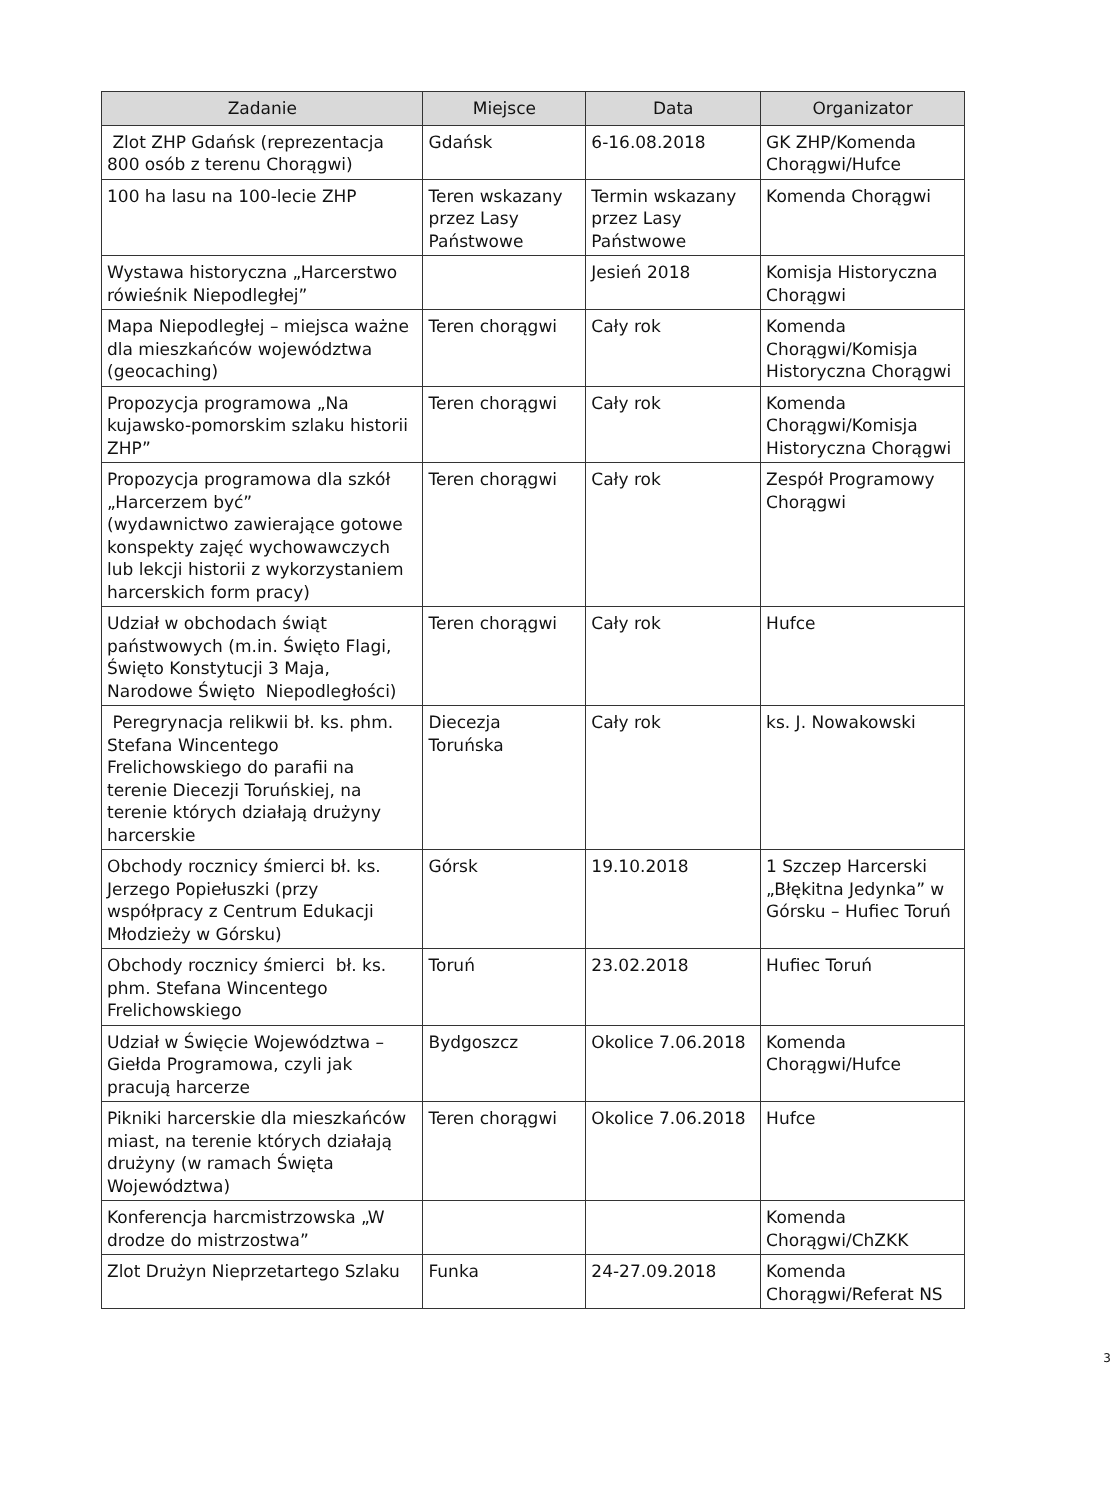| Zadanie | Miejsce | Data | Organizator |
| --- | --- | --- | --- |
| Zlot ZHP Gdańsk (reprezentacja 800 osób z terenu Chorągwi) | Gdańsk | 6-16.08.2018 | GK ZHP/Komenda Chorągwi/Hufce |
| 100 ha lasu na 100-lecie ZHP | Teren wskazany przez Lasy Państwowe | Termin wskazany przez Lasy Państwowe | Komenda Chorągwi |
| Wystawa historyczna „Harcerstwo rówieśnik Niepodległej” | | Jesień 2018 | Komisja Historyczna Chorągwi |
| Mapa Niepodległej – miejsca ważne dla mieszkańców województwa (geocaching) | Teren chorągwi | Cały rok | Komenda Chorągwi/Komisja Historyczna Chorągwi |
| Propozycja programowa „Na kujawsko-pomorskim szlaku historii ZHP” | Teren chorągwi | Cały rok | Komenda Chorągwi/Komisja Historyczna Chorągwi |
| Propozycja programowa dla szkół „Harcerzem być” (wydawnictwo zawierające gotowe konspekty zajęć wychowawczych lub lekcji historii z wykorzystaniem harcerskich form pracy) | Teren chorągwi | Cały rok | Zespół Programowy Chorągwi |
| Udział w obchodach świąt państwowych (m.in. Święto Flagi, Święto Konstytucji 3 Maja, Narodowe Święto Niepodległości) | Teren chorągwi | Cały rok | Hufce |
| Peregrynacja relikwii bł. ks. phm. Stefana Wincentego Frelichowskiego do parafii na terenie Diecezji Toruńskiej, na terenie których działają drużyny harcerskie | Diecezja Toruńska | Cały rok | ks. J. Nowakowski |
| Obchody rocznicy śmierci bł. ks. Jerzego Popiełuszki (przy współpracy z Centrum Edukacji Młodzieży w Górsku) | Górsk | 19.10.2018 | 1 Szczep Harcerski „Błękitna Jedynka” w Górsku – Hufiec Toruń |
| Obchody rocznicy śmierci bł. ks. phm. Stefana Wincentego Frelichowskiego | Toruń | 23.02.2018 | Hufiec Toruń |
| Udział w Święcie Województwa – Giełda Programowa, czyli jak pracują harcerze | Bydgoszcz | Okolice 7.06.2018 | Komenda Chorągwi/Hufce |
| Pikniki harcerskie dla mieszkańców miast, na terenie których działają drużyny (w ramach Święta Województwa) | Teren chorągwi | Okolice 7.06.2018 | Hufce |
| Konferencja harcmistrzowska „W drodze do mistrzostwa” | | | Komenda Chorągwi/ChZKK |
| Zlot Drużyn Nieprzetartego Szlaku | Funka | 24-27.09.2018 | Komenda Chorągwi/Referat NS |
3